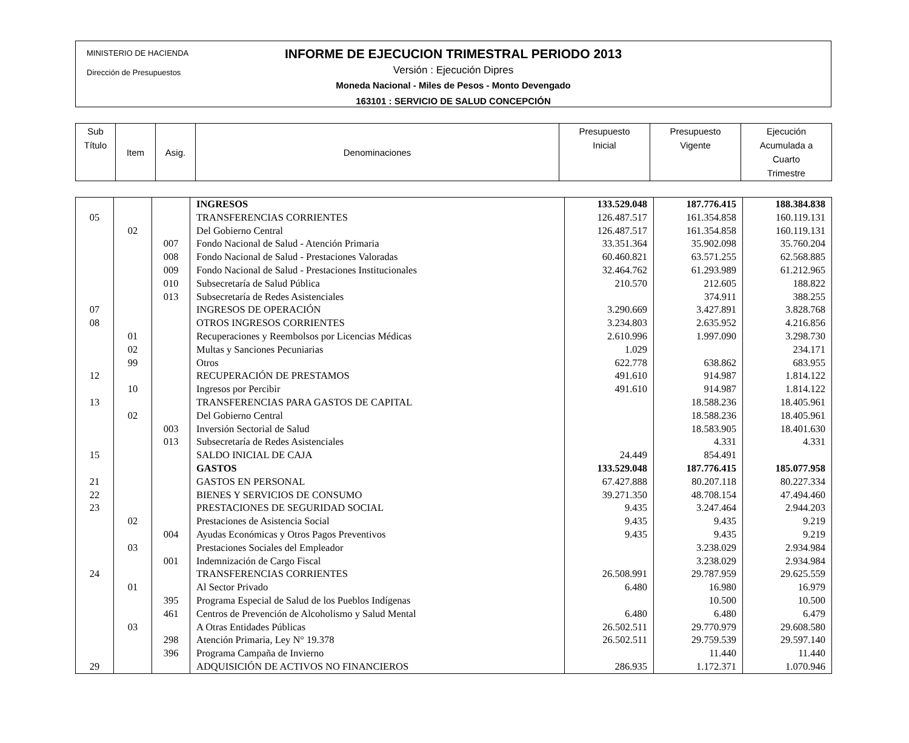MINISTERIO DE HACIENDA
Dirección de Presupuestos
INFORME DE EJECUCION TRIMESTRAL PERIODO 2013
Versión : Ejecución Dipres
Moneda Nacional - Miles de Pesos - Monto Devengado
163101 : SERVICIO DE SALUD CONCEPCIÓN
| Sub Título | Item | Asig. | Denominaciones | Presupuesto Inicial | Presupuesto Vigente | Ejecución Acumulada a Cuarto Trimestre |
| --- | --- | --- | --- | --- | --- | --- |
| | | | INGRESOS | 133.529.048 | 187.776.415 | 188.384.838 |
| 05 | | | TRANSFERENCIAS CORRIENTES | 126.487.517 | 161.354.858 | 160.119.131 |
| | 02 | | Del Gobierno Central | 126.487.517 | 161.354.858 | 160.119.131 |
| | | 007 | Fondo Nacional de Salud - Atención Primaria | 33.351.364 | 35.902.098 | 35.760.204 |
| | | 008 | Fondo Nacional de Salud - Prestaciones Valoradas | 60.460.821 | 63.571.255 | 62.568.885 |
| | | 009 | Fondo Nacional de Salud - Prestaciones Institucionales | 32.464.762 | 61.293.989 | 61.212.965 |
| | | 010 | Subsecretaría de Salud Pública | 210.570 | 212.605 | 188.822 |
| | | 013 | Subsecretaría de Redes Asistenciales | | 374.911 | 388.255 |
| 07 | | | INGRESOS DE OPERACIÓN | 3.290.669 | 3.427.891 | 3.828.768 |
| 08 | | | OTROS INGRESOS CORRIENTES | 3.234.803 | 2.635.952 | 4.216.856 |
| | 01 | | Recuperaciones y Reembolsos por Licencias Médicas | 2.610.996 | 1.997.090 | 3.298.730 |
| | 02 | | Multas y Sanciones Pecuniarias | 1.029 | | 234.171 |
| | 99 | | Otros | 622.778 | 638.862 | 683.955 |
| 12 | | | RECUPERACIÓN DE PRESTAMOS | 491.610 | 914.987 | 1.814.122 |
| | 10 | | Ingresos por Percibir | 491.610 | 914.987 | 1.814.122 |
| 13 | | | TRANSFERENCIAS PARA GASTOS DE CAPITAL | | 18.588.236 | 18.405.961 |
| | 02 | | Del Gobierno Central | | 18.588.236 | 18.405.961 |
| | | 003 | Inversión Sectorial de Salud | | 18.583.905 | 18.401.630 |
| | | 013 | Subsecretaría de Redes Asistenciales | | 4.331 | 4.331 |
| 15 | | | SALDO INICIAL DE CAJA | 24.449 | 854.491 | |
| | | | GASTOS | 133.529.048 | 187.776.415 | 185.077.958 |
| 21 | | | GASTOS EN PERSONAL | 67.427.888 | 80.207.118 | 80.227.334 |
| 22 | | | BIENES Y SERVICIOS DE CONSUMO | 39.271.350 | 48.708.154 | 47.494.460 |
| 23 | | | PRESTACIONES DE SEGURIDAD SOCIAL | 9.435 | 3.247.464 | 2.944.203 |
| | 02 | | Prestaciones de Asistencia Social | 9.435 | 9.435 | 9.219 |
| | | 004 | Ayudas Económicas y Otros Pagos Preventivos | 9.435 | 9.435 | 9.219 |
| | 03 | | Prestaciones Sociales del Empleador | | 3.238.029 | 2.934.984 |
| | | 001 | Indemnización de Cargo Fiscal | | 3.238.029 | 2.934.984 |
| 24 | | | TRANSFERENCIAS CORRIENTES | 26.508.991 | 29.787.959 | 29.625.559 |
| | 01 | | Al Sector Privado | 6.480 | 16.980 | 16.979 |
| | | 395 | Programa Especial de Salud de los Pueblos Indígenas | | 10.500 | 10.500 |
| | | 461 | Centros de Prevención de Alcoholismo y Salud Mental | 6.480 | 6.480 | 6.479 |
| | 03 | | A Otras Entidades Públicas | 26.502.511 | 29.770.979 | 29.608.580 |
| | | 298 | Atención Primaria, Ley N° 19.378 | 26.502.511 | 29.759.539 | 29.597.140 |
| | | 396 | Programa Campaña de Invierno | | 11.440 | 11.440 |
| 29 | | | ADQUISICIÓN DE ACTIVOS NO FINANCIEROS | 286.935 | 1.172.371 | 1.070.946 |